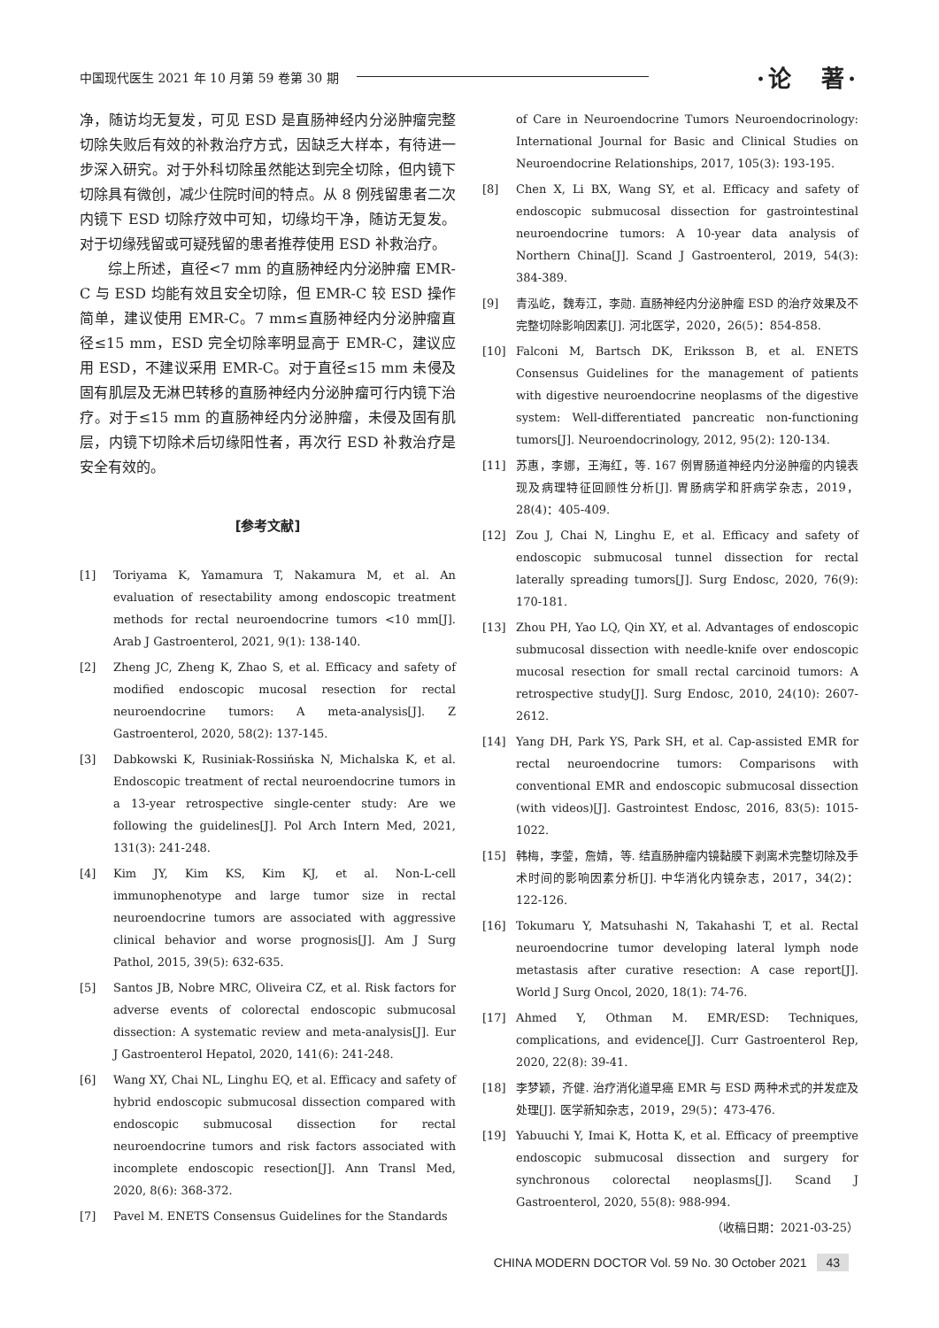中国现代医生 2021 年 10 月第 59 卷第 30 期 ·论　著·
净，随访均无复发，可见 ESD 是直肠神经内分泌肿瘤完整切除失败后有效的补救治疗方式，因缺乏大样本，有待进一步深入研究。对于外科切除虽然能达到完全切除，但内镜下切除具有微创，减少住院时间的特点。从 8 例残留患者二次内镜下 ESD 切除疗效中可知，切缘均干净，随访无复发。对于切缘残留或可疑残留的患者推荐使用 ESD 补救治疗。
综上所述，直径<7 mm 的直肠神经内分泌肿瘤 EMR-C 与 ESD 均能有效且安全切除，但 EMR-C 较 ESD 操作简单，建议使用 EMR-C。7 mm≤直肠神经内分泌肿瘤直径≤15 mm，ESD 完全切除率明显高于 EMR-C，建议应用 ESD，不建议采用 EMR-C。对于直径≤15 mm 未侵及固有肌层及无淋巴转移的直肠神经内分泌肿瘤可行内镜下治疗。对于≤15 mm 的直肠神经内分泌肿瘤，未侵及固有肌层，内镜下切除术后切缘阳性者，再次行 ESD 补救治疗是安全有效的。
[参考文献]
[1] Toriyama K, Yamamura T, Nakamura M, et al. An evaluation of resectability among endoscopic treatment methods for rectal neuroendocrine tumors <10 mm[J]. Arab J Gastroenterol, 2021, 9(1): 138-140.
[2] Zheng JC, Zheng K, Zhao S, et al. Efficacy and safety of modified endoscopic mucosal resection for rectal neuroendocrine tumors: A meta-analysis[J]. Z Gastroenterol, 2020, 58(2): 137-145.
[3] Dabkowski K, Rusiniak-Rossińska N, Michalska K, et al. Endoscopic treatment of rectal neuroendocrine tumors in a 13-year retrospective single-center study: Are we following the guidelines[J]. Pol Arch Intern Med, 2021, 131(3): 241-248.
[4] Kim JY, Kim KS, Kim KJ, et al. Non-L-cell immunophenotype and large tumor size in rectal neuroendocrine tumors are associated with aggressive clinical behavior and worse prognosis[J]. Am J Surg Pathol, 2015, 39(5): 632-635.
[5] Santos JB, Nobre MRC, Oliveira CZ, et al. Risk factors for adverse events of colorectal endoscopic submucosal dissection: A systematic review and meta-analysis[J]. Eur J Gastroenterol Hepatol, 2020, 141(6): 241-248.
[6] Wang XY, Chai NL, Linghu EQ, et al. Efficacy and safety of hybrid endoscopic submucosal dissection compared with endoscopic submucosal dissection for rectal neuroendocrine tumors and risk factors associated with incomplete endoscopic resection[J]. Ann Transl Med, 2020, 8(6): 368-372.
[7] Pavel M. ENETS Consensus Guidelines for the Standards
of Care in Neuroendocrine Tumors Neuroendocrinology: International Journal for Basic and Clinical Studies on Neuroendocrine Relationships, 2017, 105(3): 193-195.
[8] Chen X, Li BX, Wang SY, et al. Efficacy and safety of endoscopic submucosal dissection for gastrointestinal neuroendocrine tumors: A 10-year data analysis of Northern China[J]. Scand J Gastroenterol, 2019, 54(3): 384-389.
[9] 青泓屹，魏寿江，李勋. 直肠神经内分泌肿瘤 ESD 的治疗效果及不完整切除影响因素[J]. 河北医学，2020，26(5)：854-858.
[10] Falconi M, Bartsch DK, Eriksson B, et al. ENETS Consensus Guidelines for the management of patients with digestive neuroendocrine neoplasms of the digestive system: Well-differentiated pancreatic non-functioning tumors[J]. Neuroendocrinology, 2012, 95(2): 120-134.
[11] 苏惠，李娜，王海红，等. 167 例胃肠道神经内分泌肿瘤的内镜表现及病理特征回顾性分析[J]. 胃肠病学和肝病学杂志，2019，28(4)：405-409.
[12] Zou J, Chai N, Linghu E, et al. Efficacy and safety of endoscopic submucosal tunnel dissection for rectal laterally spreading tumors[J]. Surg Endosc, 2020, 76(9): 170-181.
[13] Zhou PH, Yao LQ, Qin XY, et al. Advantages of endoscopic submucosal dissection with needle-knife over endoscopic mucosal resection for small rectal carcinoid tumors: A retrospective study[J]. Surg Endosc, 2010, 24(10): 2607-2612.
[14] Yang DH, Park YS, Park SH, et al. Cap-assisted EMR for rectal neuroendocrine tumors: Comparisons with conventional EMR and endoscopic submucosal dissection (with videos)[J]. Gastrointest Endosc, 2016, 83(5): 1015-1022.
[15] 韩梅，李蓥，詹婧，等. 结直肠肿瘤内镜黏膜下剥离术完整切除及手术时间的影响因素分析[J]. 中华消化内镜杂志，2017，34(2)：122-126.
[16] Tokumaru Y, Matsuhashi N, Takahashi T, et al. Rectal neuroendocrine tumor developing lateral lymph node metastasis after curative resection: A case report[J]. World J Surg Oncol, 2020, 18(1): 74-76.
[17] Ahmed Y, Othman M. EMR/ESD: Techniques, complications, and evidence[J]. Curr Gastroenterol Rep, 2020, 22(8): 39-41.
[18] 李梦颖，齐健. 治疗消化道早癌 EMR 与 ESD 两种术式的并发症及处理[J]. 医学新知杂志，2019，29(5)：473-476.
[19] Yabuuchi Y, Imai K, Hotta K, et al. Efficacy of preemptive endoscopic submucosal dissection and surgery for synchronous colorectal neoplasms[J]. Scand J Gastroenterol, 2020, 55(8): 988-994.
（收稿日期：2021-03-25）
CHINA MODERN DOCTOR Vol. 59 No. 30 October 2021 43